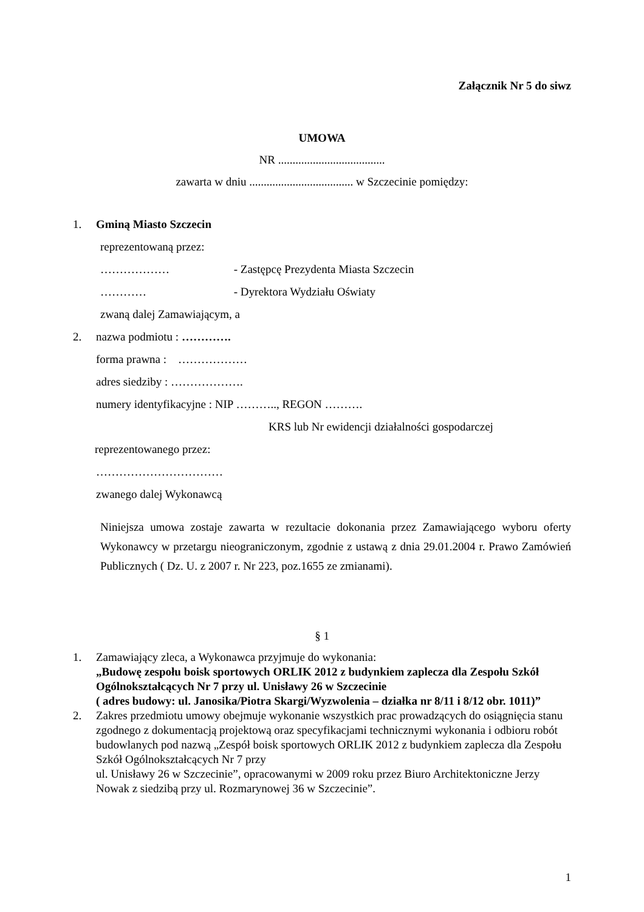Załącznik Nr 5 do siwz
UMOWA
NR .....................................
zawarta w dniu .................................... w Szczecinie pomiędzy:
1. Gminą Miasto Szczecin
reprezentowaną przez:
……………… - Zastępcę Prezydenta Miasta Szczecin
………… - Dyrektora Wydziału Oświaty
zwaną dalej Zamawiającym, a
2. nazwa podmiotu : ………….
forma prawna : ………………
adres siedziby : ……………….
numery identyfikacyjne : NIP ……….., REGON ……….
KRS lub Nr ewidencji działalności gospodarczej
reprezentowanego przez:
……………………………
zwanego dalej Wykonawcą
Niniejsza umowa zostaje zawarta w rezultacie dokonania przez Zamawiającego wyboru oferty Wykonawcy w przetargu nieograniczonym, zgodnie z ustawą z dnia 29.01.2004 r. Prawo Zamówień Publicznych ( Dz. U. z 2007 r. Nr 223, poz.1655 ze zmianami).
§ 1
1. Zamawiający zleca, a Wykonawca przyjmuje do wykonania:
„Budowę zespołu boisk sportowych ORLIK 2012 z budynkiem zaplecza dla Zespołu Szkół Ogólnokształcących Nr 7 przy ul. Unisławy 26 w Szczecinie
( adres budowy: ul. Janosika/Piotra Skargi/Wyzwolenia – działka nr 8/11 i 8/12 obr. 1011)”
2. Zakres przedmiotu umowy obejmuje wykonanie wszystkich prac prowadzących do osiągnięcia stanu zgodnego z dokumentacją projektową oraz specyfikacjami technicznymi wykonania i odbioru robót budowlanych pod nazwą „Zespół boisk sportowych ORLIK 2012 z budynkiem zaplecza dla Zespołu Szkół Ogólnokształcących Nr 7 przy
ul. Unisławy 26 w Szczecinie”, opracowanymi w 2009 roku przez Biuro Architektoniczne Jerzy Nowak z siedzibą przy ul. Rozmarynowej 36 w Szczecinie”.
1